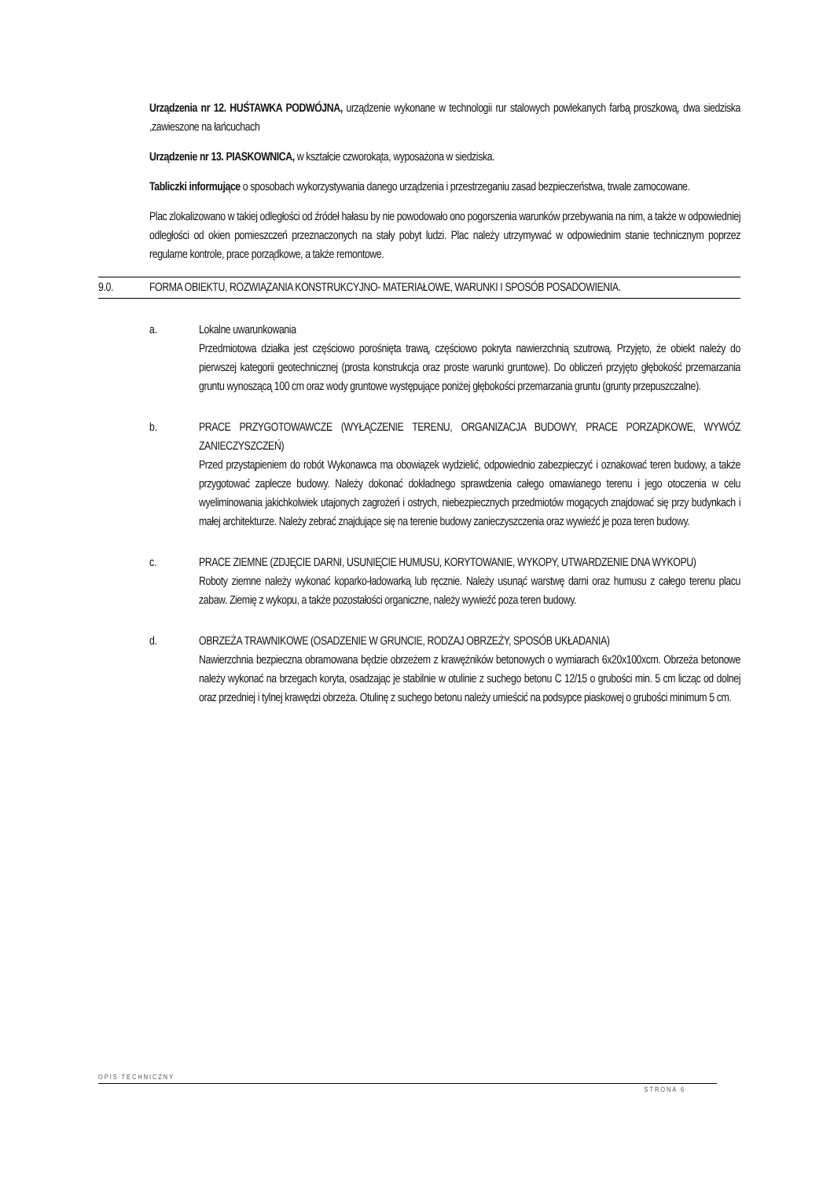Urządzenia nr 12. HUŚTAWKA PODWÓJNA, urządzenie wykonane w technologii rur stalowych powlekanych farbą proszkową, dwa siedziska ,zawieszone na łańcuchach
Urządzenie nr 13. PIASKOWNICA, w kształcie czworokąta, wyposażona w siedziska.
Tabliczki informujące o sposobach wykorzystywania danego urządzenia i przestrzeganiu zasad bezpieczeństwa, trwale zamocowane.
Plac zlokalizowano w takiej odległości od źródeł hałasu by nie powodowało ono pogorszenia warunków przebywania na nim, a także w odpowiedniej odległości od okien pomieszczeń przeznaczonych na stały pobyt ludzi. Plac należy utrzymywać w odpowiednim stanie technicznym poprzez regularne kontrole, prace porządkowe, a także remontowe.
9.0. FORMA OBIEKTU, ROZWIĄZANIA KONSTRUKCYJNO- MATERIAŁOWE, WARUNKI I SPOSÓB POSADOWIENIA.
a. Lokalne uwarunkowania
Przedmiotowa działka jest częściowo porośnięta trawą, częściowo pokryta nawierzchnią szutrową. Przyjęto, że obiekt należy do pierwszej kategorii geotechnicznej (prosta konstrukcja oraz proste warunki gruntowe). Do obliczeń przyjęto głębokość przemarzania gruntu wynoszącą 100 cm oraz wody gruntowe występujące poniżej głębokości przemarzania gruntu (grunty przepuszczalne).
b. PRACE PRZYGOTOWAWCZE (WYŁĄCZENIE TERENU, ORGANIZACJA BUDOWY, PRACE PORZĄDKOWE, WYWÓZ ZANIECZYSZCZEŃ)
Przed przystąpieniem do robót Wykonawca ma obowiązek wydzielić, odpowiednio zabezpieczyć i oznakować teren budowy, a także przygotować zaplecze budowy. Należy dokonać dokładnego sprawdzenia całego omawianego terenu i jego otoczenia w celu wyeliminowania jakichkolwiek utajonych zagrożeń i ostrych, niebezpiecznych przedmiotów mogących znajdować się przy budynkach i małej architekturze. Należy zebrać znajdujące się na terenie budowy zanieczyszczenia oraz wywieźć je poza teren budowy.
c. PRACE ZIEMNE (ZDJĘCIE DARNI, USUNIĘCIE HUMUSU, KORYTOWANIE, WYKOPY, UTWARDZENIE DNA WYKOPU)
Roboty ziemne należy wykonać koparko-ładowarką lub ręcznie. Należy usunąć warstwę darni oraz humusu z całego terenu placu zabaw. Ziemię z wykopu, a także pozostałości organiczne, należy wywieźć poza teren budowy.
d. OBRZEŻA TRAWNIKOWE (OSADZENIE W GRUNCIE, RODZAJ OBRZEŻY, SPOSÓB UKŁADANIA)
Nawierzchnia bezpieczna obramowana będzie obrzeżem z krawężników betonowych o wymiarach 6x20x100xcm. Obrzeża betonowe należy wykonać na brzegach koryta, osadzając je stabilnie w otulinie z suchego betonu C 12/15 o grubości min. 5 cm licząc od dolnej oraz przedniej i tylnej krawędzi obrzeża. Otulinę z suchego betonu należy umieścić na podsypce piaskowej o grubości minimum 5 cm.
OPIS TECHNICZNY
STRONA 6